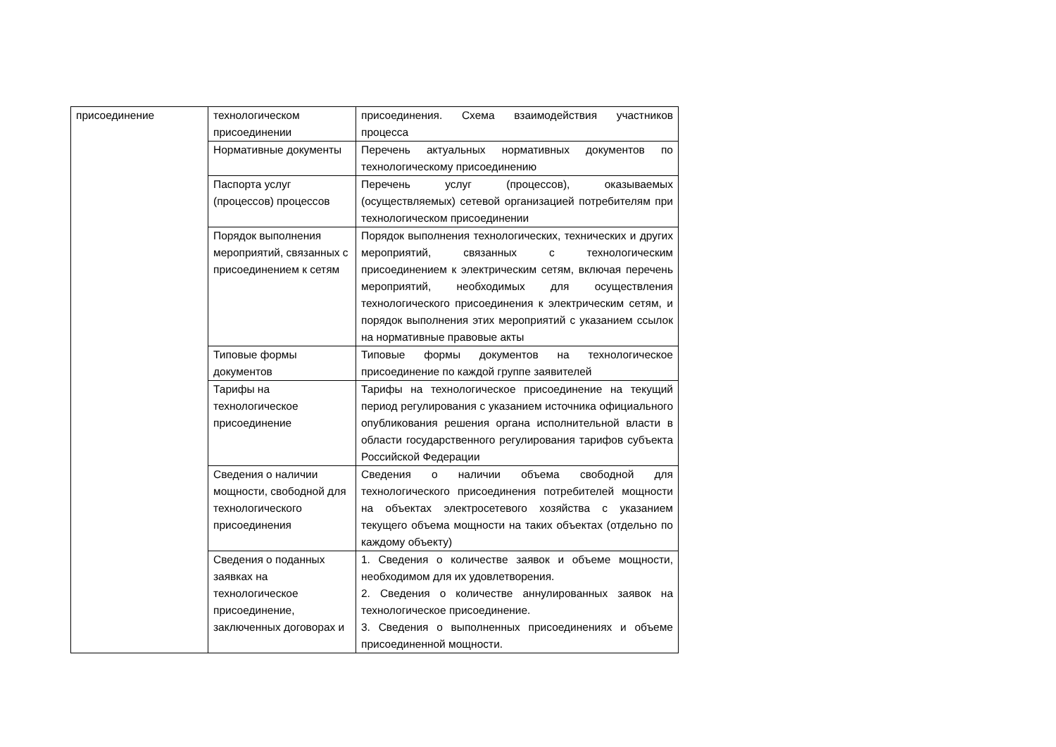| присоединение | технологическом присоединении | присоединения. Схема взаимодействия участников процесса |
| | Нормативные документы | Перечень актуальных нормативных документов по технологическому присоединению |
| | Паспорта услуг (процессов) процессов | Перечень услуг (процессов), оказываемых (осуществляемых) сетевой организацией потребителям при технологическом присоединении |
| | Порядок выполнения мероприятий, связанных с присоединением к сетям | Порядок выполнения технологических, технических и других мероприятий, связанных с технологическим присоединением к электрическим сетям, включая перечень мероприятий, необходимых для осуществления технологического присоединения к электрическим сетям, и порядок выполнения этих мероприятий с указанием ссылок на нормативные правовые акты |
| | Типовые формы документов | Типовые формы документов на технологическое присоединение по каждой группе заявителей |
| | Тарифы на технологическое присоединение | Тарифы на технологическое присоединение на текущий период регулирования с указанием источника официального опубликования решения органа исполнительной власти в области государственного регулирования тарифов субъекта Российской Федерации |
| | Сведения о наличии мощности, свободной для технологического присоединения | Сведения о наличии объема свободной для технологического присоединения потребителей мощности на объектах электросетевого хозяйства с указанием текущего объема мощности на таких объектах (отдельно по каждому объекту) |
| | Сведения о поданных заявках на технологическое присоединение, заключенных договорах и | 1. Сведения о количестве заявок и объеме мощности, необходимом для их удовлетворения. 2. Сведения о количестве аннулированных заявок на технологическое присоединение. 3. Сведения о выполненных присоединениях и объеме присоединенной мощности. |